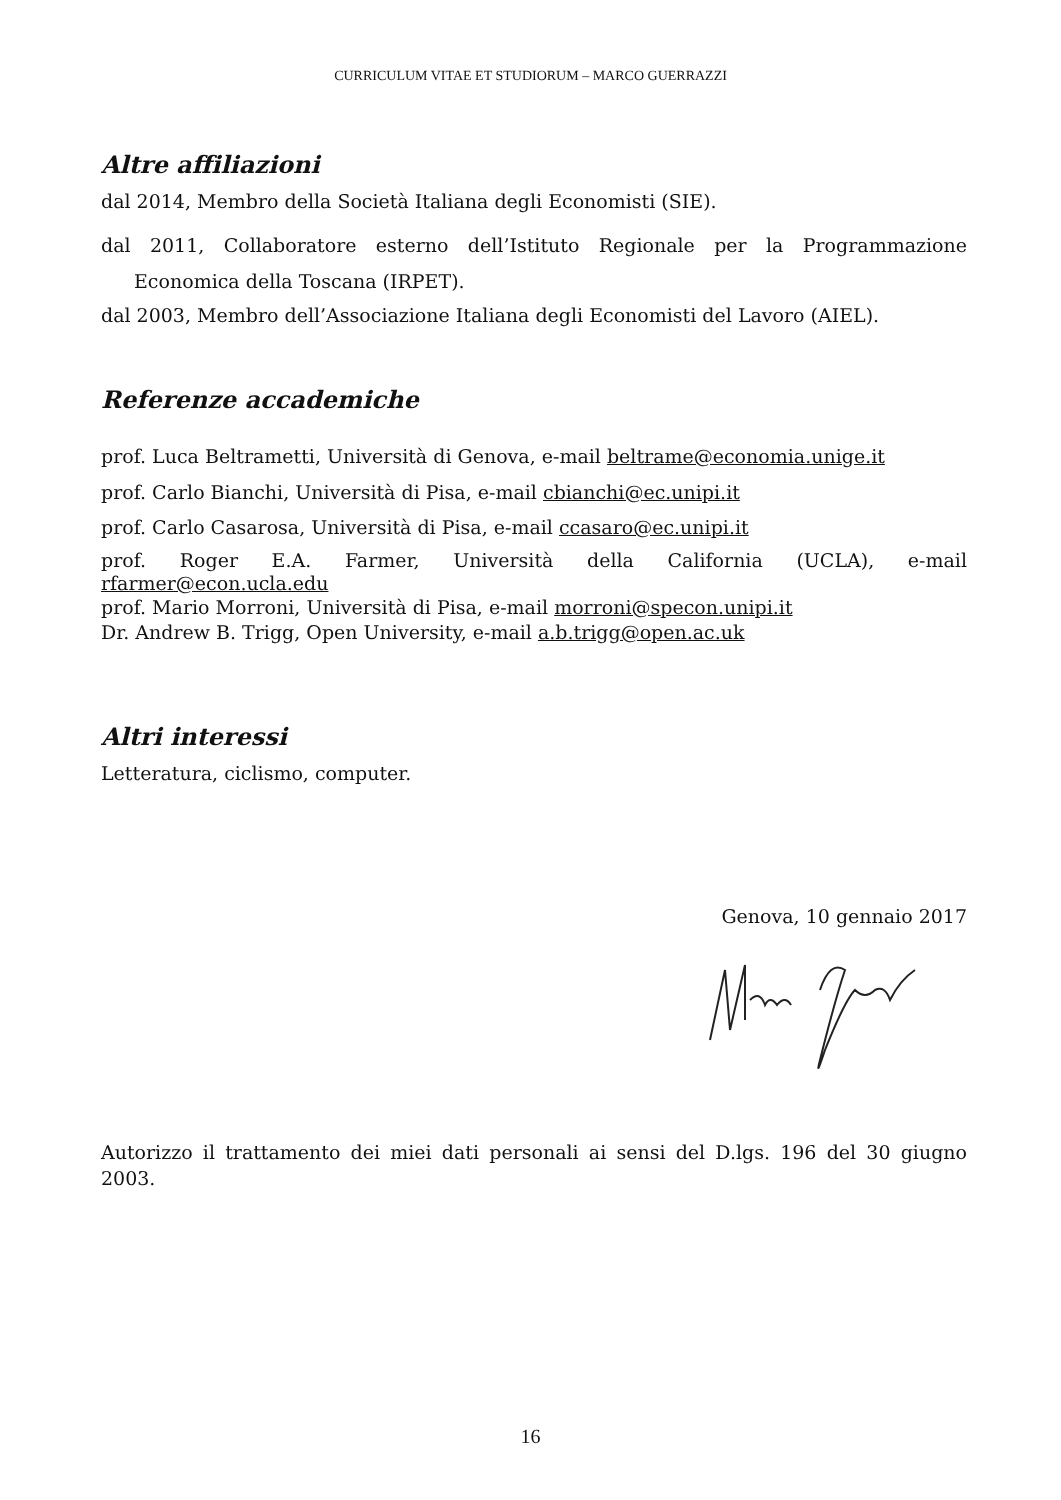CURRICULUM VITAE ET STUDIORUM – MARCO GUERRAZZI
Altre affiliazioni
dal 2014, Membro della Società Italiana degli Economisti (SIE).
dal 2011, Collaboratore esterno dell’Istituto Regionale per la Programmazione Economica della Toscana (IRPET).
dal 2003, Membro dell’Associazione Italiana degli Economisti del Lavoro (AIEL).
Referenze accademiche
prof. Luca Beltrametti, Università di Genova, e-mail beltrame@economia.unige.it
prof. Carlo Bianchi, Università di Pisa, e-mail cbianchi@ec.unipi.it
prof. Carlo Casarosa, Università di Pisa, e-mail ccasaro@ec.unipi.it
prof. Roger E.A. Farmer, Università della California (UCLA), e-mail rfarmer@econ.ucla.edu
prof. Mario Morroni, Università di Pisa, e-mail morroni@specon.unipi.it
Dr. Andrew B. Trigg, Open University, e-mail a.b.trigg@open.ac.uk
Altri interessi
Letteratura, ciclismo, computer.
Genova, 10 gennaio 2017
Autorizzo il trattamento dei miei dati personali ai sensi del D.lgs. 196 del 30 giugno 2003.
16